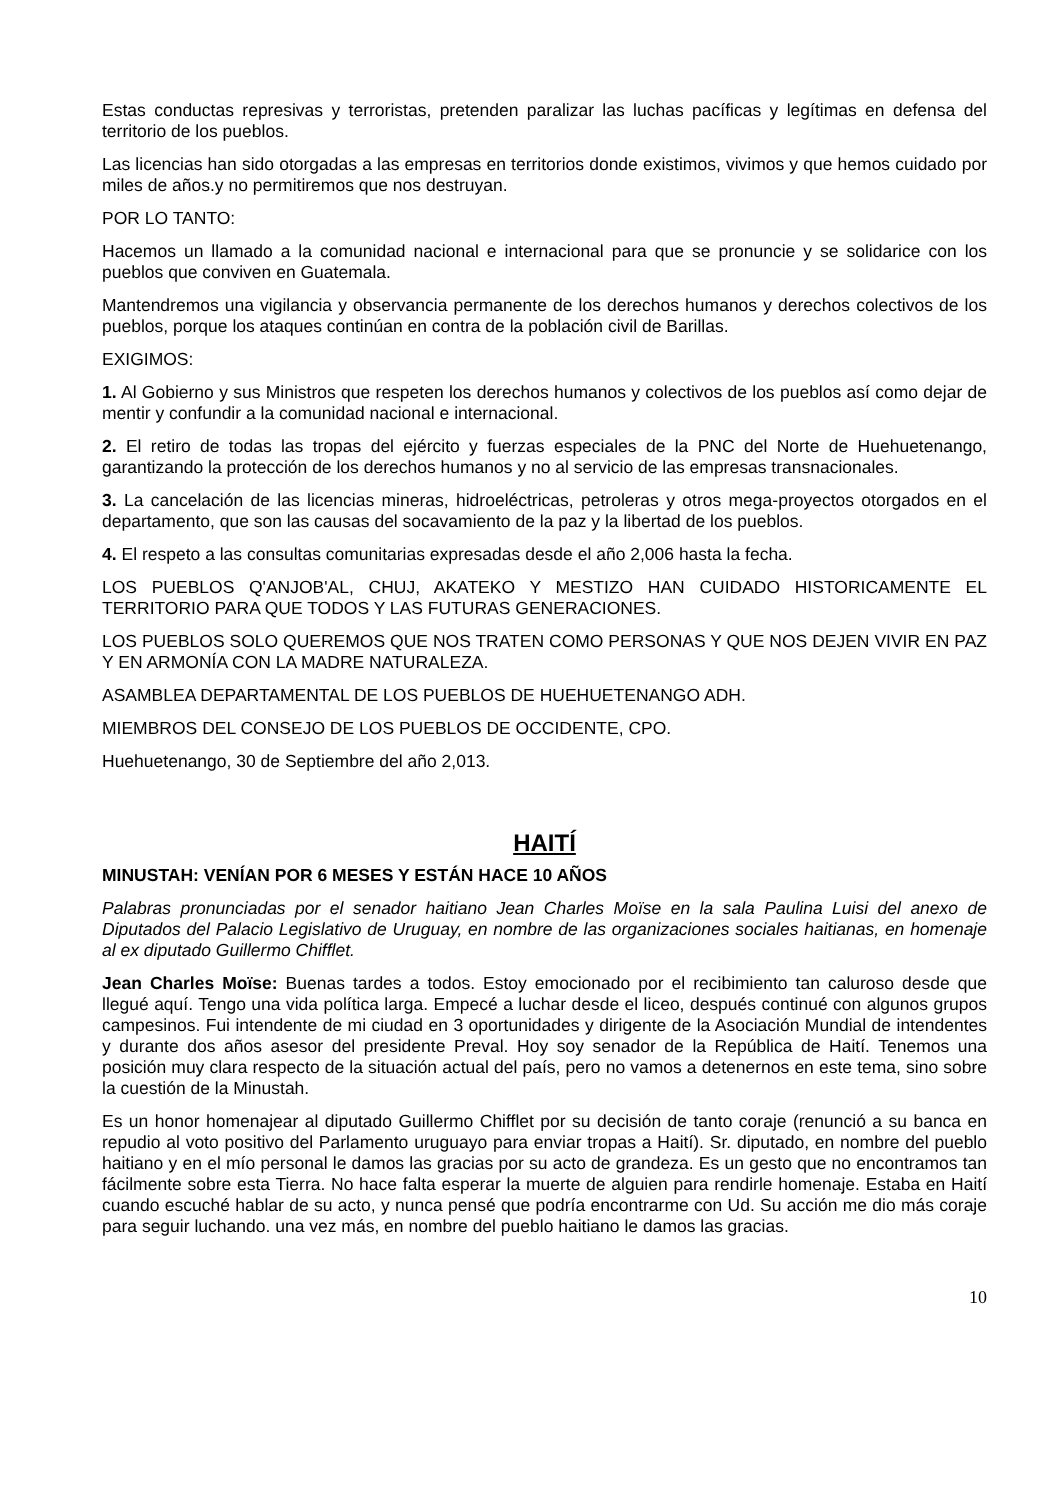Estas conductas represivas y terroristas, pretenden paralizar las luchas pacíficas y legítimas en defensa del territorio de los pueblos.
Las licencias han sido otorgadas a las empresas en territorios donde existimos, vivimos y que hemos cuidado por miles de años.y no permitiremos que nos destruyan.
POR LO TANTO:
Hacemos un llamado a la comunidad nacional e internacional para que se pronuncie y se solidarice con los pueblos que conviven en Guatemala.
Mantendremos una vigilancia y observancia permanente de los derechos humanos y derechos colectivos de los pueblos, porque los ataques continúan en contra de la población civil de Barillas.
EXIGIMOS:
1. Al Gobierno y sus Ministros que respeten los derechos humanos y colectivos de los pueblos así como dejar de mentir y confundir a la comunidad nacional e internacional.
2. El retiro de todas las tropas del ejército y fuerzas especiales de la PNC del Norte de Huehuetenango, garantizando la protección de los derechos humanos y no al servicio de las empresas transnacionales.
3. La cancelación de las licencias mineras, hidroeléctricas, petroleras y otros mega-proyectos otorgados en el departamento, que son las causas del socavamiento de la paz y la libertad de los pueblos.
4. El respeto a las consultas comunitarias expresadas desde el año 2,006 hasta la fecha.
LOS PUEBLOS Q'ANJOB'AL, CHUJ, AKATEKO Y MESTIZO HAN CUIDADO HISTORICAMENTE EL TERRITORIO PARA QUE TODOS Y LAS FUTURAS GENERACIONES.
LOS PUEBLOS SOLO QUEREMOS QUE NOS TRATEN COMO PERSONAS Y QUE NOS DEJEN VIVIR EN PAZ Y EN ARMONÍA CON LA MADRE NATURALEZA.
ASAMBLEA DEPARTAMENTAL DE LOS PUEBLOS DE HUEHUETENANGO ADH.
MIEMBROS DEL CONSEJO DE LOS PUEBLOS DE OCCIDENTE, CPO.
Huehuetenango, 30 de Septiembre del año 2,013.
HAITÍ
MINUSTAH: VENÍAN POR 6 MESES Y ESTÁN HACE 10 AÑOS
Palabras pronunciadas por el senador haitiano Jean Charles Moïse en la sala Paulina Luisi del anexo de Diputados del Palacio Legislativo de Uruguay, en nombre de las organizaciones sociales haitianas, en homenaje al ex diputado Guillermo Chifflet.
Jean Charles Moïse: Buenas tardes a todos. Estoy emocionado por el recibimiento tan caluroso desde que llegué aquí. Tengo una vida política larga. Empecé a luchar desde el liceo, después continué con algunos grupos campesinos. Fui intendente de mi ciudad en 3 oportunidades y dirigente de la Asociación Mundial de intendentes y durante dos años asesor del presidente Preval. Hoy soy senador de la República de Haití. Tenemos una posición muy clara respecto de la situación actual del país, pero no vamos a detenernos en este tema, sino sobre la cuestión de la Minustah.
Es un honor homenajear al diputado Guillermo Chifflet por su decisión de tanto coraje (renunció a su banca en repudio al voto positivo del Parlamento uruguayo para enviar tropas a Haití). Sr. diputado, en nombre del pueblo haitiano y en el mío personal le damos las gracias por su acto de grandeza. Es un gesto que no encontramos tan fácilmente sobre esta Tierra. No hace falta esperar la muerte de alguien para rendirle homenaje. Estaba en Haití cuando escuché hablar de su acto, y nunca pensé que podría encontrarme con Ud. Su acción me dio más coraje para seguir luchando. una vez más, en nombre del pueblo haitiano le damos las gracias.
10